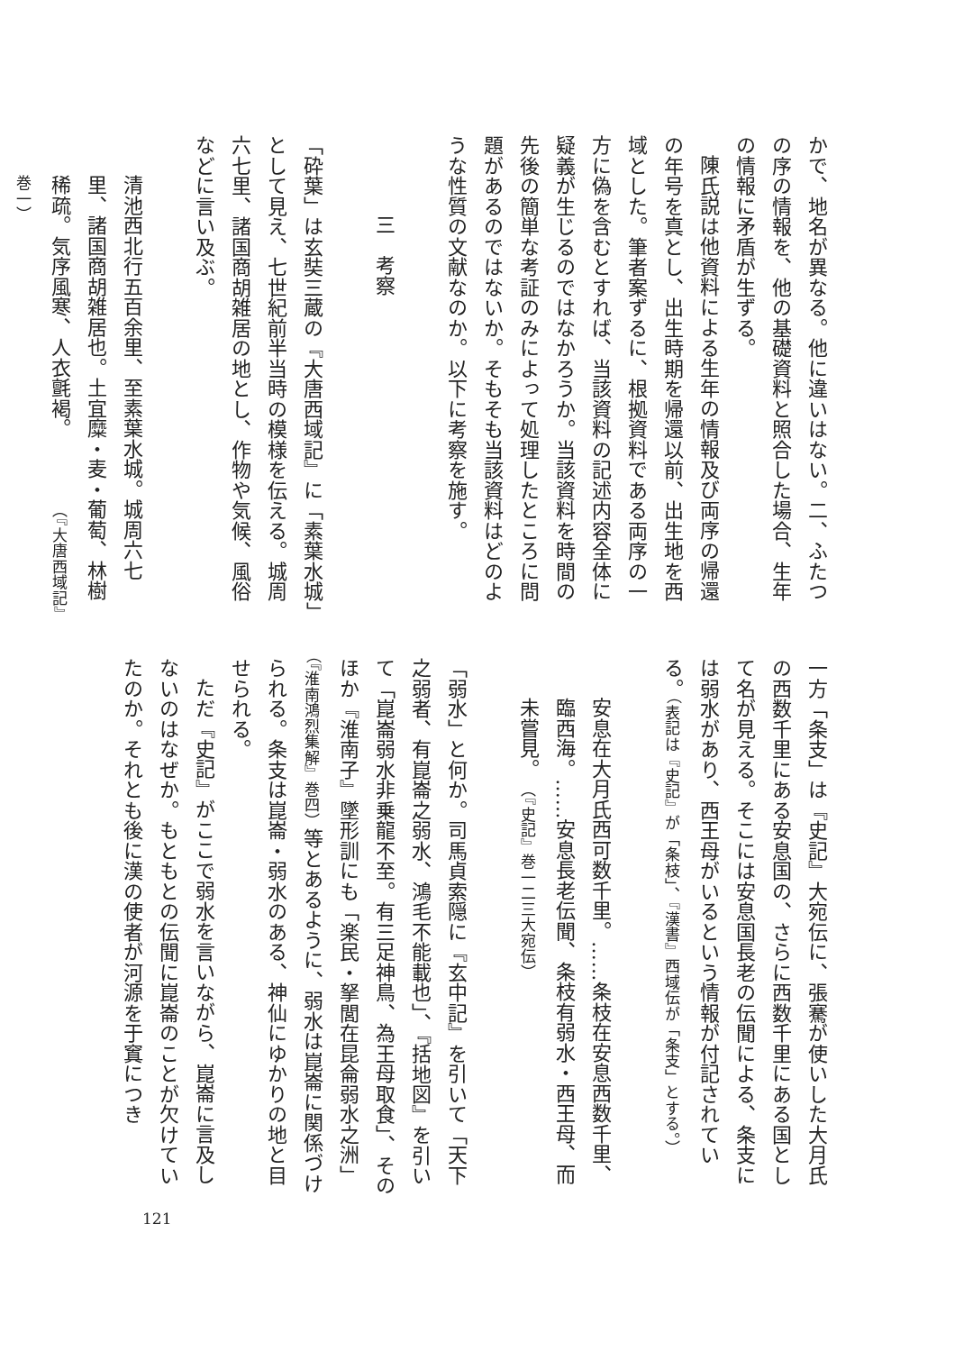かで、地名が異なる。他に違いはない。二、ふたつの序の情報を、他の基礎資料と照合した場合、生年の情報に矛盾が生ずる。
陳氏説は他資料による生年の情報及び両序の帰還の年号を真とし、出生時期を帰還以前、出生地を西域とした。筆者案ずるに、根拠資料である両序の一方に偽を含むとすれば、当該資料の記述内容全体に疑義が生じるのではなかろうか。当該資料を時間の先後の簡単な考証のみによって処理したところに問題があるのではないか。そもそも当該資料はどのような性質の文献なのか。以下に考察を施す。
三　考察
「砕葉」は玄奘三蔵の『大唐西域記』に「素葉水城」として見え、七世紀前半当時の模様を伝える。城周六七里、諸国商胡雑居の地とし、作物や気候、風俗などに言い及ぶ。
清池西北行五百余里、至素葉水城。城周六七里、諸国商胡雑居也。土宜糜・麦・葡萄、林樹稀疏。気序風寒、人衣氈褐。　　　　（『大唐西域記』巻一）
一方「条支」は『史記』大宛伝に、張騫が使いした大月氏の西数千里にある安息国の、さらに西数千里にある国として名が見える。そこには安息国長老の伝聞による、条支には弱水があり、西王母がいるという情報が付記されている。（表記は『史記』が「条枝」、『漢書』西域伝が「条支」とする。）
安息在大月氏西可数千里。……条枝在安息西数千里、臨西海。……安息長老伝聞、条枝有弱水・西王母、而未嘗見。　（『史記』巻一二三大宛伝）
「弱水」と何か。司馬貞索隠に『玄中記』を引いて「天下之弱者、有崑崙之弱水、鴻毛不能載也」、『括地図』を引いて「崑崙弱水非乗龍不至。有三足神鳥、為王母取食」、そのほか『淮南子』墜形訓にも「楽民・拏閭在昆侖弱水之洲」（『淮南鴻烈集解』巻四）等とあるように、弱水は崑崙に関係づけられる。条支は崑崙・弱水のある、神仙にゆかりの地と目せられる。
ただ『史記』がここで弱水を言いながら、崑崙に言及しないのはなぜか。もともとの伝聞に崑崙のことが欠けていたのか。それとも後に漢の使者が河源を于窴につき
121